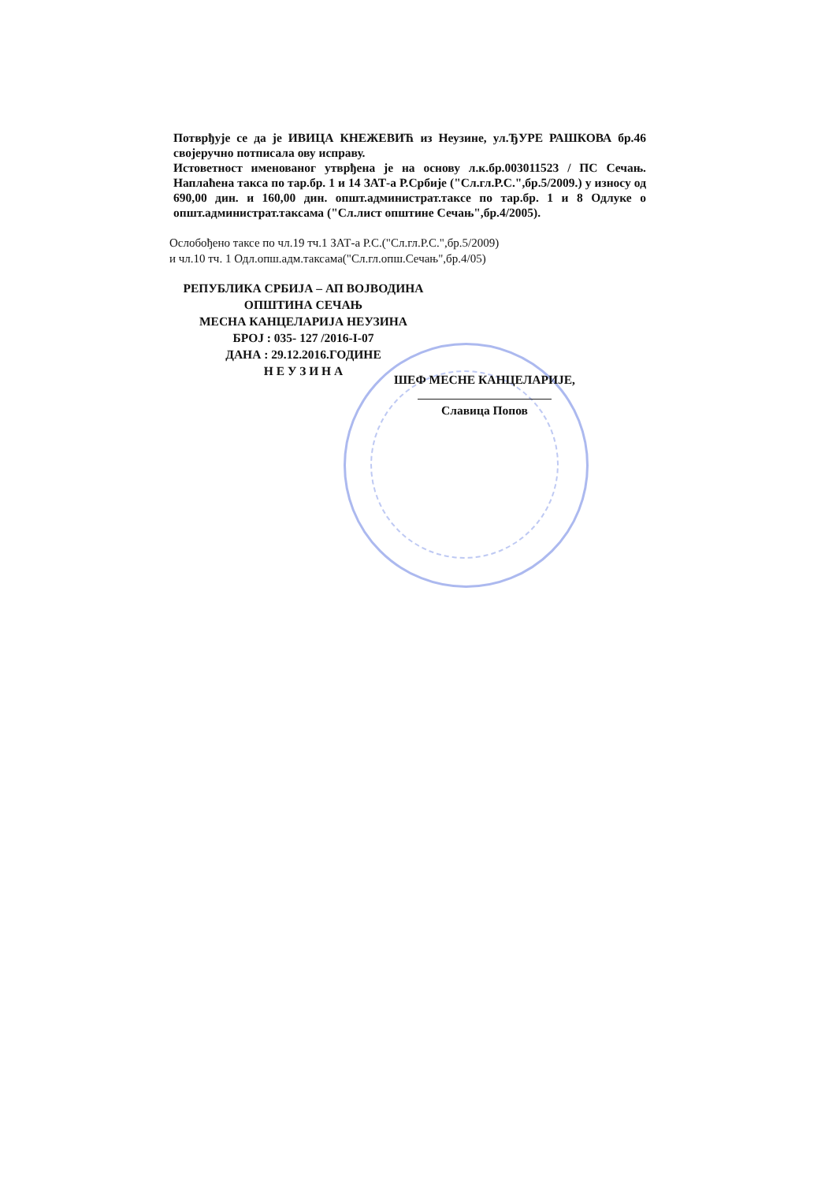Потврђује се да је ИВИЦА КНЕЖЕВИЋ из Неузине, ул.ЂУРЕ РАШКОВА бр.46 својеручно потписала ову исправу.
Истоветност именованог утврђена је на основу л.к.бр.003011523 / ПС Сечањ. Наплаћена такса по тар.бр. 1 и 14 ЗАТ-а Р.Србије ("Сл.гл.Р.С.",бр.5/2009.) у износу од 690,00 дин. и 160,00 дин. општ.администрат.таксе по тар.бр. 1 и 8 Одлуке о општ.администрат.таксама ("Сл.лист општине Сечањ",бр.4/2005).
Ослобођено таксе по чл.19 тч.1 ЗАТ-а Р.С.("Сл.гл.Р.С.",бр.5/2009)
и чл.10 тч. 1 Одл.опш.адм.таксама("Сл.гл.опш.Сечањ",бр.4/05)
РЕПУБЛИКА СРБИЈА – АП ВОЈВОДИНА
ОПШТИНА СЕЧАЊ
МЕСНА КАНЦЕЛАРИЈА НЕУЗИНА
БРОЈ : 035- 127 /2016-I-07
ДАНА : 29.12.2016.ГОДИНЕ
Н Е У З И Н А
ШЕФ МЕСНЕ КАНЦЕЛАРИЈЕ,
Славица Попов